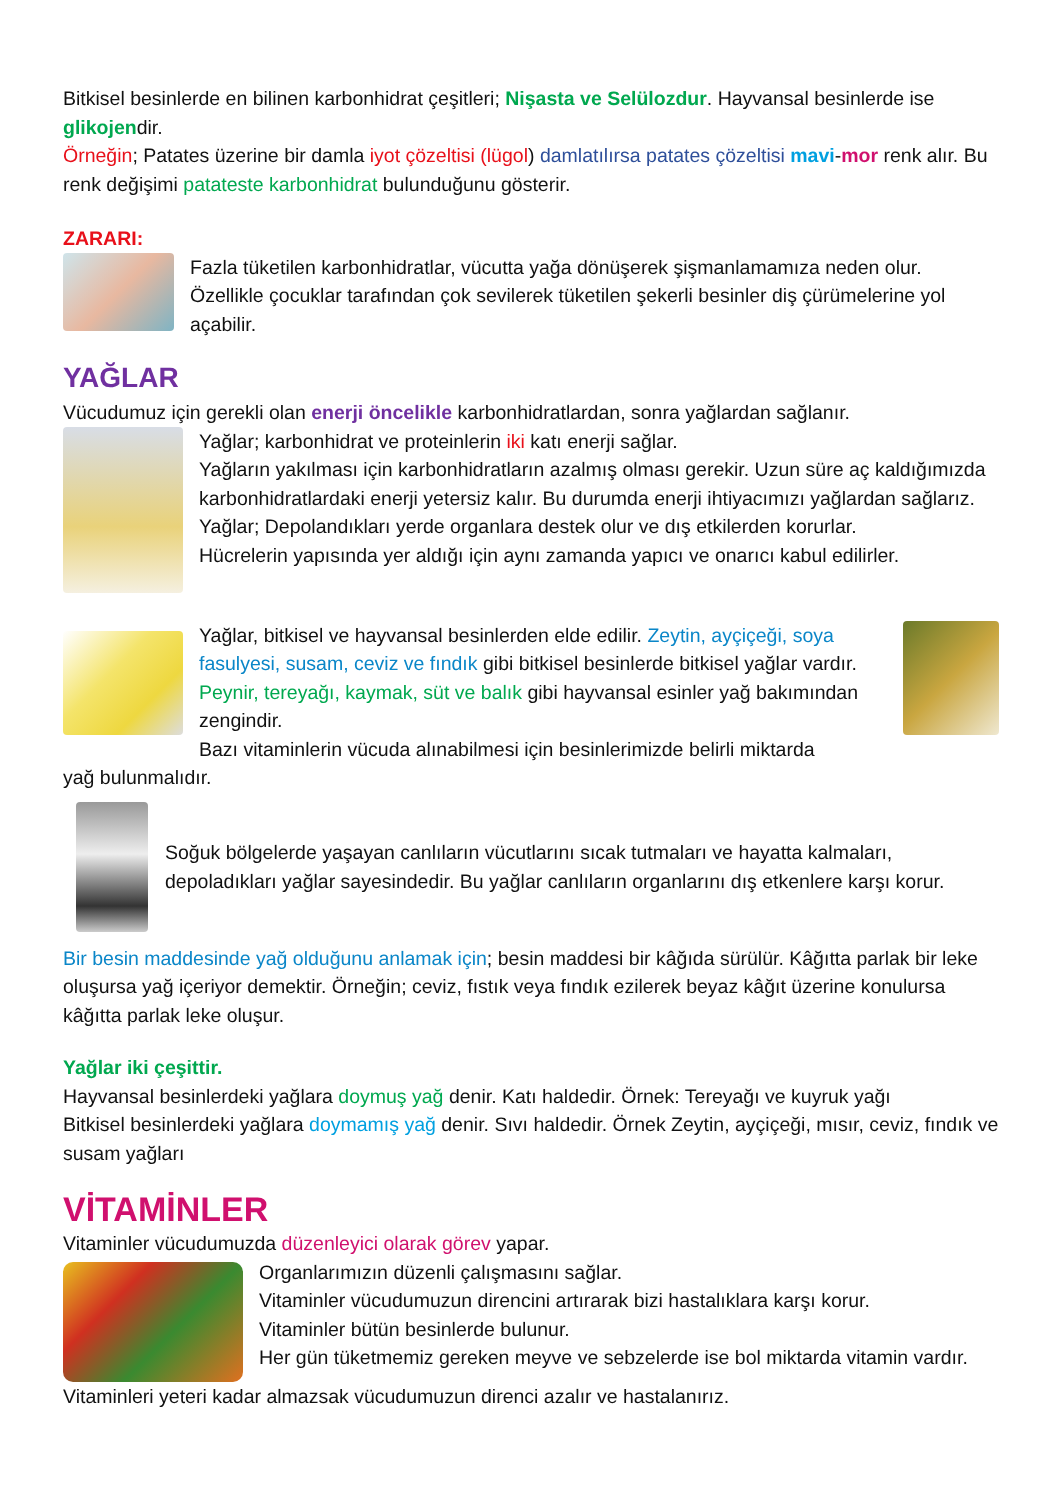Bitkisel besinlerde en bilinen karbonhidrat çeşitleri; Nişasta ve Selülozdur. Hayvansal besinlerde ise glikojendir.
Örneğin; Patates üzerine bir damla iyot çözeltisi (lügol) damlatılırsa patates çözeltisi mavi-mor renk alır. Bu renk değişimi patateste karbonhidrat bulunduğunu gösterir.
ZARARI:
Fazla tüketilen karbonhidratlar, vücutta yağa dönüşerek şişmanlamamıza neden olur. Özellikle çocuklar tarafından çok sevilerek tüketilen şekerli besinler diş çürümelerine yol açabilir.
YAĞLAR
Vücudumuz için gerekli olan enerji öncelikle karbonhidratlardan, sonra yağlardan sağlanır.
Yağlar; karbonhidrat ve proteinlerin iki katı enerji sağlar.
Yağların yakılması için karbonhidratların azalmış olması gerekir. Uzun süre aç kaldığımızda karbonhidratlardaki enerji yetersiz kalır. Bu durumda enerji ihtiyacımızı yağlardan sağlarız.
Yağlar; Depolandıkları yerde organlara destek olur ve dış etkilerden korurlar.
Hücrelerin yapısında yer aldığı için aynı zamanda yapıcı ve onarıcı kabul edilirler.
Yağlar, bitkisel ve hayvansal besinlerden elde edilir. Zeytin, ayçiçeği, soya fasulyesi, susam, ceviz ve fındık gibi bitkisel besinlerde bitkisel yağlar vardır. Peynir, tereyağı, kaymak, süt ve balık gibi hayvansal esinler yağ bakımından zengindir.
Bazı vitaminlerin vücuda alınabilmesi için besinlerimizde belirli miktarda
yağ bulunmalıdır.
Soğuk bölgelerde yaşayan canlıların vücutlarını sıcak tutmaları ve hayatta kalmaları, depoladıkları yağlar sayesindedir. Bu yağlar canlıların organlarını dış etkenlere karşı korur.
Bir besin maddesinde yağ olduğunu anlamak için; besin maddesi bir kâğıda sürülür. Kâğıtta parlak bir leke oluşursa yağ içeriyor demektir. Örneğin; ceviz, fıstık veya fındık ezilerek beyaz kâğıt üzerine konulursa kâğıtta parlak leke oluşur.
Yağlar iki çeşittir.
Hayvansal besinlerdeki yağlara doymuş yağ denir. Katı haldedir. Örnek: Tereyağı ve kuyruk yağı
Bitkisel besinlerdeki yağlara doymamış yağ denir. Sıvı haldedir. Örnek Zeytin, ayçiçeği, mısır, ceviz, fındık ve susam yağları
VİTAMİNLER
Vitaminler vücudumuzda düzenleyici olarak görev yapar.
Organlarımızın düzenli çalışmasını sağlar.
Vitaminler vücudumuzun direncini artırarak bizi hastalıklara karşı korur.
Vitaminler bütün besinlerde bulunur.
Her gün tüketmemiz gereken meyve ve sebzelerde ise bol miktarda vitamin vardır.
Vitaminleri yeteri kadar almazsak vücudumuzun direnci azalır ve hastalanırız.